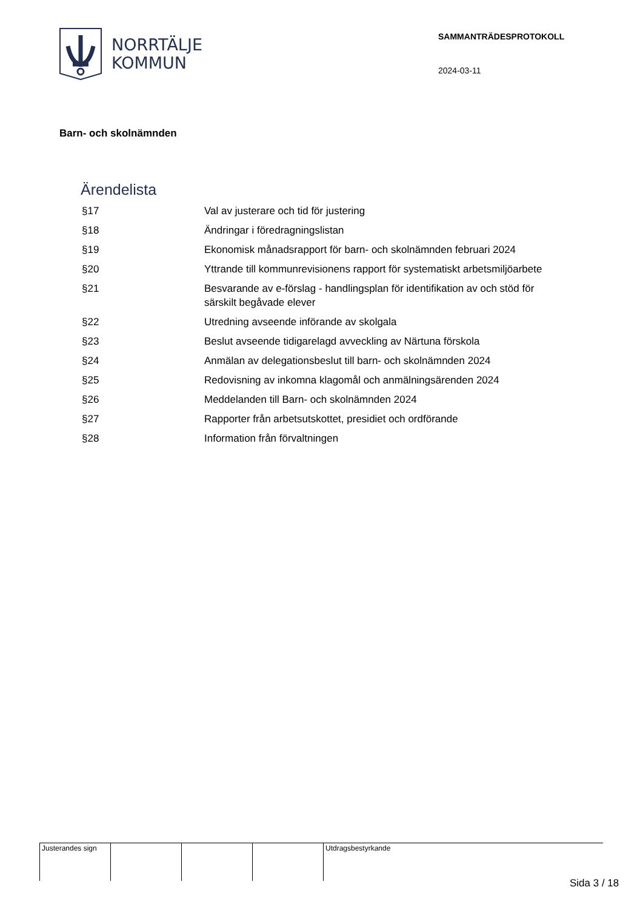NORRTÄLJE
KOMMUN
SAMMANTRÄDESPROTOKOLL
2024-03-11
Barn- och skolnämnden
Ärendelista
| §17 | Val av justerare och tid för justering |
| §18 | Ändringar i föredragningslistan |
| §19 | Ekonomisk månadsrapport för barn- och skolnämnden februari 2024 |
| §20 | Yttrande till kommunrevisionens rapport för systematiskt arbetsmiljöarbete |
| §21 | Besvarande av e-förslag - handlingsplan för identifikation av och stöd för särskilt begåvade elever |
| §22 | Utredning avseende införande av skolgala |
| §23 | Beslut avseende tidigarelagd avveckling av Närtuna förskola |
| §24 | Anmälan av delegationsbeslut till barn- och skolnämnden 2024 |
| §25 | Redovisning av inkomna klagomål och anmälningsärenden 2024 |
| §26 | Meddelanden till Barn- och skolnämnden 2024 |
| §27 | Rapporter från arbetsutskottet, presidiet och ordförande |
| §28 | Information från förvaltningen |
| Justerandes sign | | | | Utdragsbestyrkande |
Sida 3 / 18